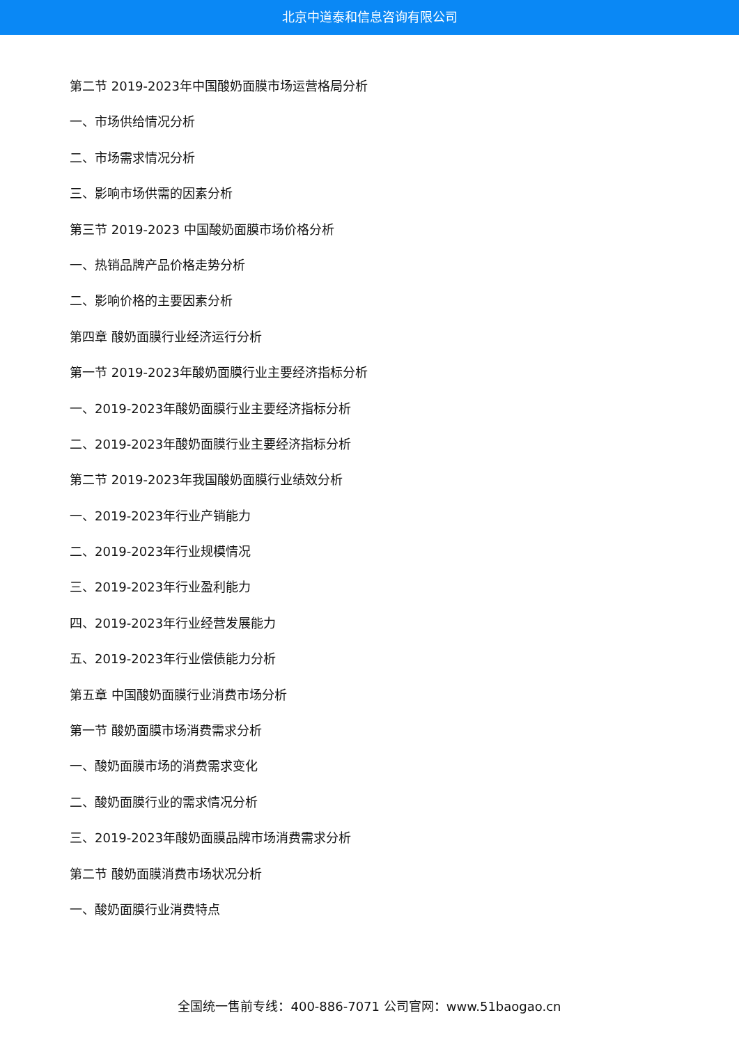北京中道泰和信息咨询有限公司
第二节 2019-2023年中国酸奶面膜市场运营格局分析
一、市场供给情况分析
二、市场需求情况分析
三、影响市场供需的因素分析
第三节 2019-2023 中国酸奶面膜市场价格分析
一、热销品牌产品价格走势分析
二、影响价格的主要因素分析
第四章 酸奶面膜行业经济运行分析
第一节 2019-2023年酸奶面膜行业主要经济指标分析
一、2019-2023年酸奶面膜行业主要经济指标分析
二、2019-2023年酸奶面膜行业主要经济指标分析
第二节 2019-2023年我国酸奶面膜行业绩效分析
一、2019-2023年行业产销能力
二、2019-2023年行业规模情况
三、2019-2023年行业盈利能力
四、2019-2023年行业经营发展能力
五、2019-2023年行业偿债能力分析
第五章 中国酸奶面膜行业消费市场分析
第一节 酸奶面膜市场消费需求分析
一、酸奶面膜市场的消费需求变化
二、酸奶面膜行业的需求情况分析
三、2019-2023年酸奶面膜品牌市场消费需求分析
第二节 酸奶面膜消费市场状况分析
一、酸奶面膜行业消费特点
全国统一售前专线：400-886-7071 公司官网：www.51baogao.cn